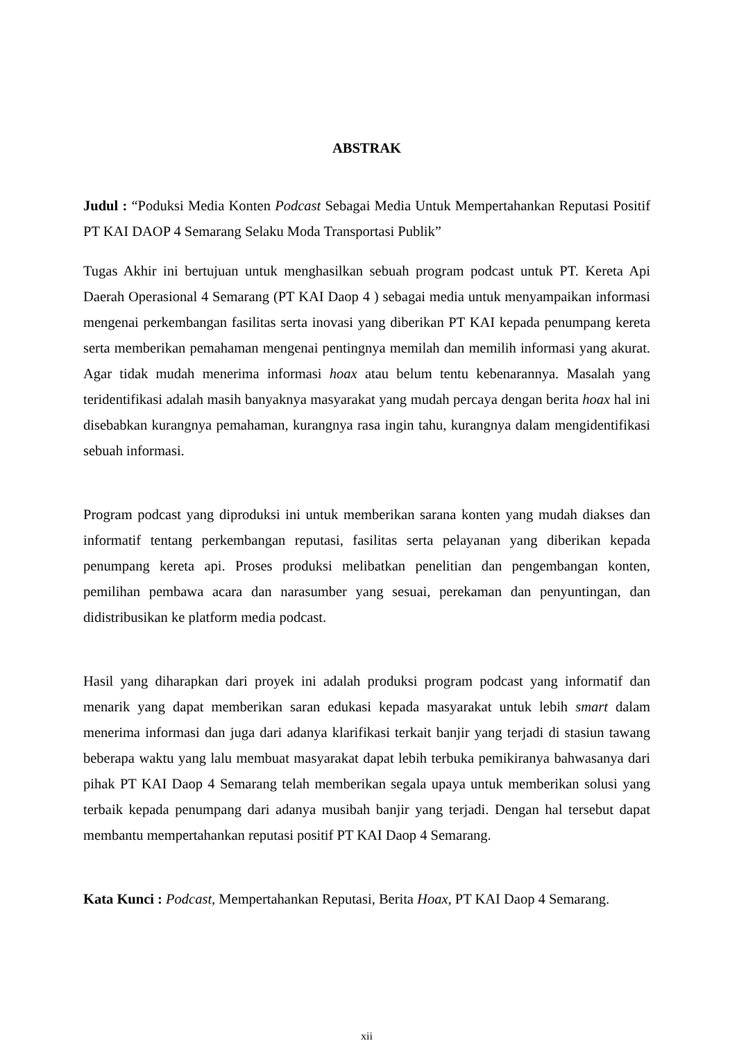ABSTRAK
Judul : “Poduksi Media Konten Podcast Sebagai Media Untuk Mempertahankan Reputasi Positif PT KAI DAOP 4 Semarang Selaku Moda Transportasi Publik”
Tugas Akhir ini bertujuan untuk menghasilkan sebuah program podcast untuk PT. Kereta Api Daerah Operasional 4 Semarang (PT KAI Daop 4 ) sebagai media untuk menyampaikan informasi mengenai perkembangan fasilitas serta inovasi yang diberikan PT KAI kepada penumpang kereta serta memberikan pemahaman mengenai pentingnya memilah dan memilih informasi yang akurat. Agar tidak mudah menerima informasi hoax atau belum tentu kebenarannya. Masalah yang teridentifikasi adalah masih banyaknya masyarakat yang mudah percaya dengan berita hoax hal ini disebabkan kurangnya pemahaman, kurangnya rasa ingin tahu, kurangnya dalam mengidentifikasi sebuah informasi.
Program podcast yang diproduksi ini untuk memberikan sarana konten yang mudah diakses dan informatif tentang perkembangan reputasi, fasilitas serta pelayanan yang diberikan kepada penumpang kereta api. Proses produksi melibatkan penelitian dan pengembangan konten, pemilihan pembawa acara dan narasumber yang sesuai, perekaman dan penyuntingan, dan didistribusikan ke platform media podcast.
Hasil yang diharapkan dari proyek ini adalah produksi program podcast yang informatif dan menarik yang dapat memberikan saran edukasi kepada masyarakat untuk lebih smart dalam menerima informasi dan juga dari adanya klarifikasi terkait banjir yang terjadi di stasiun tawang beberapa waktu yang lalu membuat masyarakat dapat lebih terbuka pemikiranya bahwasanya dari pihak PT KAI Daop 4 Semarang telah memberikan segala upaya untuk memberikan solusi yang terbaik kepada penumpang dari adanya musibah banjir yang terjadi. Dengan hal tersebut dapat membantu mempertahankan reputasi positif PT KAI Daop 4 Semarang.
Kata Kunci : Podcast, Mempertahankan Reputasi, Berita Hoax, PT KAI Daop 4 Semarang.
xii